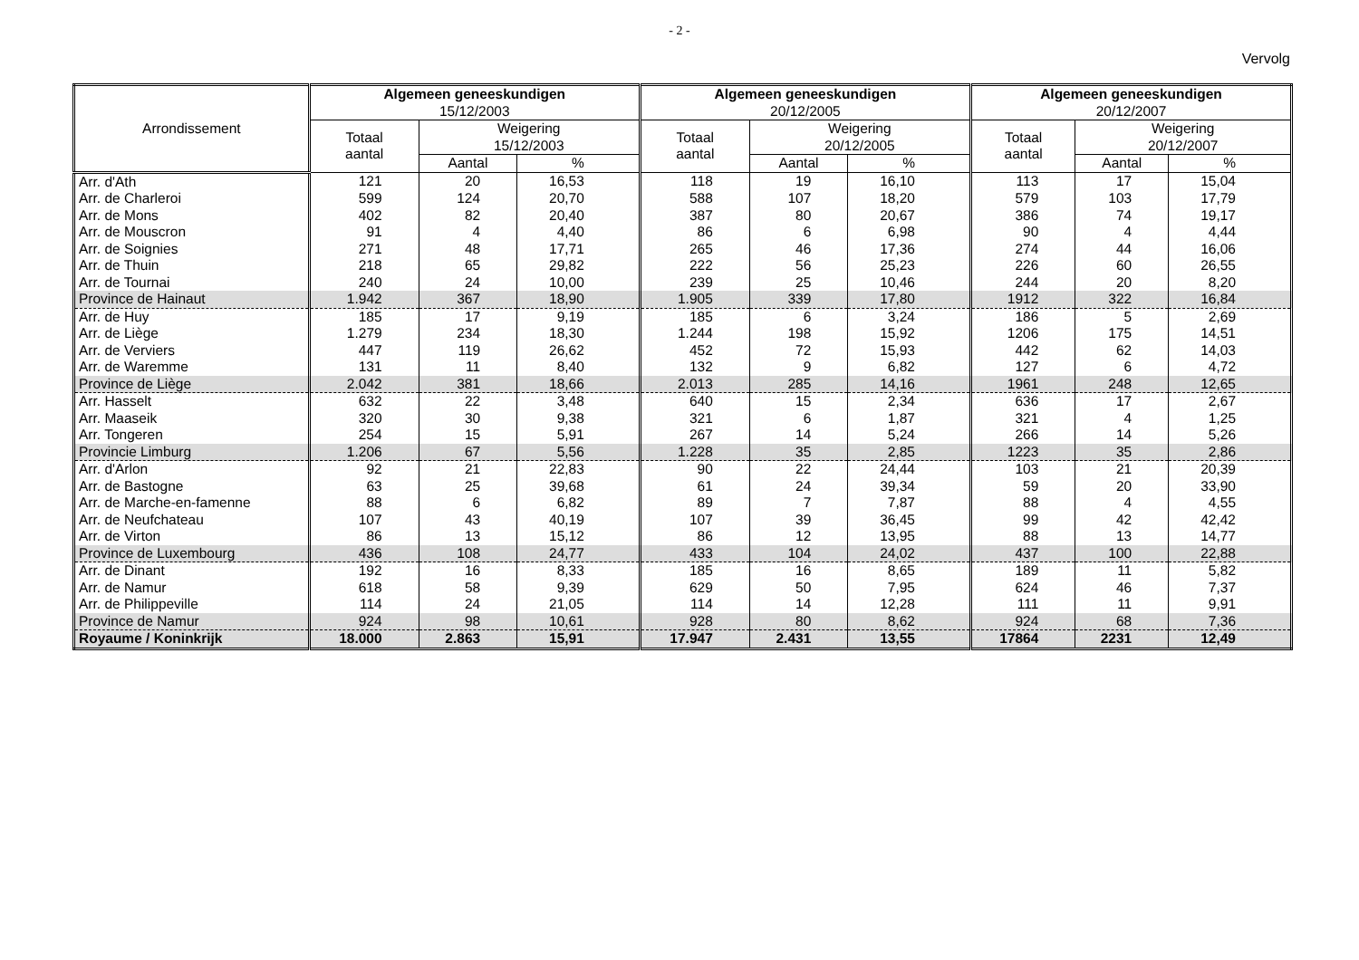- 2 -
Vervolg
| Arrondissement | Algemeen geneeskundigen 15/12/2003 | | | Algemeen geneeskundigen 20/12/2005 | | | Algemeen geneeskundigen 20/12/2007 | | |
| --- | --- | --- | --- | --- | --- | --- | --- | --- | --- |
| | Totaal aantal | Weigering 15/12/2003 | | Totaal aantal | Weigering 20/12/2005 | | Totaal aantal | Weigering 20/12/2007 | |
| | | Aantal | % | | Aantal | % | | Aantal | % |
| Arr. d'Ath | 121 | 20 | 16,53 | 118 | 19 | 16,10 | 113 | 17 | 15,04 |
| Arr. de Charleroi | 599 | 124 | 20,70 | 588 | 107 | 18,20 | 579 | 103 | 17,79 |
| Arr. de Mons | 402 | 82 | 20,40 | 387 | 80 | 20,67 | 386 | 74 | 19,17 |
| Arr. de Mouscron | 91 | 4 | 4,40 | 86 | 6 | 6,98 | 90 | 4 | 4,44 |
| Arr. de Soignies | 271 | 48 | 17,71 | 265 | 46 | 17,36 | 274 | 44 | 16,06 |
| Arr. de Thuin | 218 | 65 | 29,82 | 222 | 56 | 25,23 | 226 | 60 | 26,55 |
| Arr. de Tournai | 240 | 24 | 10,00 | 239 | 25 | 10,46 | 244 | 20 | 8,20 |
| Province de Hainaut | 1.942 | 367 | 18,90 | 1.905 | 339 | 17,80 | 1912 | 322 | 16,84 |
| Arr. de Huy | 185 | 17 | 9,19 | 185 | 6 | 3,24 | 186 | 5 | 2,69 |
| Arr. de Liège | 1.279 | 234 | 18,30 | 1.244 | 198 | 15,92 | 1206 | 175 | 14,51 |
| Arr. de Verviers | 447 | 119 | 26,62 | 452 | 72 | 15,93 | 442 | 62 | 14,03 |
| Arr. de Waremme | 131 | 11 | 8,40 | 132 | 9 | 6,82 | 127 | 6 | 4,72 |
| Province de Liège | 2.042 | 381 | 18,66 | 2.013 | 285 | 14,16 | 1961 | 248 | 12,65 |
| Arr. Hasselt | 632 | 22 | 3,48 | 640 | 15 | 2,34 | 636 | 17 | 2,67 |
| Arr. Maaseik | 320 | 30 | 9,38 | 321 | 6 | 1,87 | 321 | 4 | 1,25 |
| Arr. Tongeren | 254 | 15 | 5,91 | 267 | 14 | 5,24 | 266 | 14 | 5,26 |
| Provincie Limburg | 1.206 | 67 | 5,56 | 1.228 | 35 | 2,85 | 1223 | 35 | 2,86 |
| Arr. d'Arlon | 92 | 21 | 22,83 | 90 | 22 | 24,44 | 103 | 21 | 20,39 |
| Arr. de Bastogne | 63 | 25 | 39,68 | 61 | 24 | 39,34 | 59 | 20 | 33,90 |
| Arr. de Marche-en-famenne | 88 | 6 | 6,82 | 89 | 7 | 7,87 | 88 | 4 | 4,55 |
| Arr. de Neufchateau | 107 | 43 | 40,19 | 107 | 39 | 36,45 | 99 | 42 | 42,42 |
| Arr. de Virton | 86 | 13 | 15,12 | 86 | 12 | 13,95 | 88 | 13 | 14,77 |
| Province de Luxembourg | 436 | 108 | 24,77 | 433 | 104 | 24,02 | 437 | 100 | 22,88 |
| Arr. de Dinant | 192 | 16 | 8,33 | 185 | 16 | 8,65 | 189 | 11 | 5,82 |
| Arr. de Namur | 618 | 58 | 9,39 | 629 | 50 | 7,95 | 624 | 46 | 7,37 |
| Arr. de Philippeville | 114 | 24 | 21,05 | 114 | 14 | 12,28 | 111 | 11 | 9,91 |
| Province de Namur | 924 | 98 | 10,61 | 928 | 80 | 8,62 | 924 | 68 | 7,36 |
| Royaume / Koninkrijk | 18.000 | 2.863 | 15,91 | 17.947 | 2.431 | 13,55 | 17864 | 2231 | 12,49 |